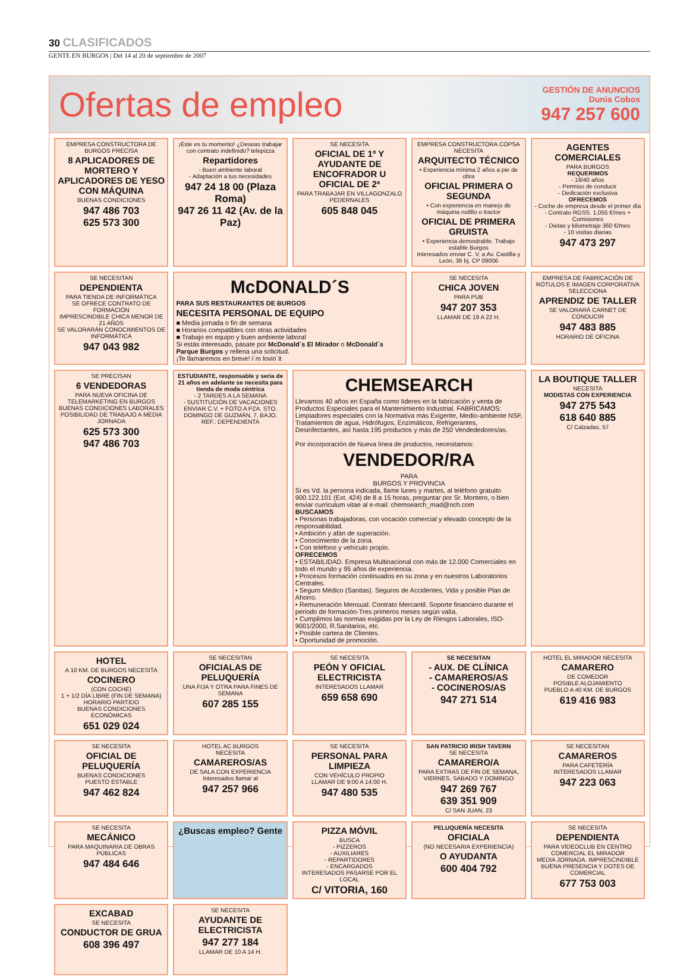30 CLASIFICADOS
GENTE EN BURGOS | Del 14 al 20 de septiembre de 2007
Ofertas de empleo
GESTIÓN DE ANUNCIOS
Dunia Cobos
947 257 600
EMPRESA CONSTRUCTORA DE BURGOS PRECISA
8 APLICADORES DE MORTERO Y APLICADORES DE YESO CON MÁQUINA
BUENAS CONDICIONES
947 486 703
625 573 300
¡Este es tu momento! ¿Deseas trabajar con contrato indefinido? telepizza
Repartidores
- Buen ambiente laboral
- Adaptación a tus necesidades
947 24 18 00 (Plaza Roma)
947 26 11 42 (Av. de la Paz)
SE NECESITA
OFICIAL DE 1º Y AYUDANTE DE ENCOFRADOR U OFICIAL DE 2ª
PARA TRABAJAR EN VILLAGONZALO PEDERNALES
605 848 045
EMPRESA CONSTRUCTORA COPSA
NECESITA
ARQUITECTO TÉCNICO
• Experiencia mínima 2 años a pie de obra
OFICIAL PRIMERA O SEGUNDA
• Con experiencia en manejo de máquina rodillo o tractor
OFICIAL DE PRIMERA GRUISTA
• Experiencia demostrable. Trabajo estable Burgos
Interesados enviar C. V. a Av. Castilla y León, 36 bj. CP 09006
AGENTES COMERCIALES
PARA BURGOS
REQUERIMOS
- 18/40 años
- Permiso de conducir
- Dedicación exclusiva
OFRECEMOS
- Coche de empresa desde el primer día
- Contrato RGSS. 1,055 €/mes + Comisiones
- Dietas y kilometraje 360 €/mes
- 10 visitas diarias
947 473 297
SE NECESITAN
DEPENDIENTA
PARA TIENDA DE INFORMÁTICA
SE OFRECE CONTRATO DE FORMACIÓN
IMPRESCINDIBLE CHICA MENOR DE 21 AÑOS
SE VALORARÁN CONOCIMIENTOS DE INFORMÁTICA
947 043 982
McDONALD´S
PARA SUS RESTAURANTES DE BURGOS
NECESITA PERSONAL DE EQUIPO
■ Media jornada o fin de semana
■ Horarios compatibles con otras actividades
■ Trabajo en equipo y buen ambiente laboral
Si estás interesado, pásate por McDonald´s El Mirador o McDonald´s Parque Burgos y rellena una solicitud.
¡Te llamaremos en breve! i´m lovin´it
SE NECESITA
CHICA JOVEN
PARA PUB
947 207 353
LLAMAR DE 19 A 22 H.
EMPRESA DE FABRICACIÓN DE RÓTULOS E IMAGEN CORPORATIVA SELECCIONA
APRENDIZ DE TALLER
SE VALORARÁ CARNET DE CONDUCIR
947 483 885
HORARIO DE OFICINA
SE PRECISAN
6 VENDEDORAS
PARA NUEVA OFICINA DE TELEMARKETING EN BURGOS
BUENAS CONDICIONES LABORALES
POSIBILIDAD DE TRABAJO A MEDIA JORNADA
625 573 300
947 486 703
ESTUDIANTE, responsable y seria de 21 años en adelante se necesita para tienda de moda céntrica
- 2 TARDES A LA SEMANA
- SUSTITUCIÓN DE VACACIONES
ENVIAR C.V. + FOTO A PZA. STO. DOMINGO DE GUZMÁN, 7, BAJO. REF.: DEPENDIENTA
CHEMSEARCH
Llevamos 40 años en España como líderes en la fabricación y venta de Productos Especiales para el Mantenimiento Industrial. FABRICAMOS: Limpiadores especiales con la Normativa más Exigente, Medio-ambiente NSF, Tratamientos de agua, Hidrófugos, Enzimáticos, Refrigerantes, Desinfectantes, así hasta 195 productos y más de 250 Vendededores/as.
Por incorporación de Nueva línea de productos, necesitamos:
VENDEDOR/RA
PARA
BURGOS Y PROVINCIASi es Vd. la persona indicada, llame lunes y martes, al teléfono gratuito 900.122.101 (Ext. 424) de 8 a 15 horas, preguntar por Sr. Montero, o bien enviar curriculum vitae al e-mail: chemsearch_mad@nch.com
BUSCAMOS
• Personas trabajadoras, con vocación comercial y elevado concepto de la responsabilidad.
• Ambición y afán de superación.
• Conocimiento de la zona.
• Con teléfono y vehículo propio.
OFRECEMOS
• ESTABILIDAD. Empresa Multinacional con más de 12.000 Comerciales en todo el mundo y 95 años de experiencia.
• Procesos formación continuados en su zona y en nuestros Laboratorios Centrales.
• Seguro Médico (Sanitas). Seguros de Accidentes, Vida y posible Plan de Ahorro.
• Remuneración Mensual. Contrato Mercantil. Soporte financiero durante el periodo de formación-Tres primeros meses según valía.
• Cumplimos las normas exigidas por la Ley de Riesgos Laborales, ISO-9001/2000, R.Sanitarios, etc.
• Posible cartera de Clientes.
• Oportunidad de promoción.
LA BOUTIQUE TALLER
NECESITA
MODISTAS CON EXPERIENCIA
947 275 543
618 640 885
C/ Calzadas, 57
HOTEL
A 10 KM. DE BURGOS NECESITA
COCINERO
(CON COCHE)
1 + 1/2 DÍA LIBRE (FIN DE SEMANA)
HORARIO PARTIDO
BUENAS CONDICIONES ECONÓMICAS
651 029 024
SE NECESITAN
OFICIALAS DE PELUQUERÍA
UNA FIJA Y OTRA PARA FINES DE SEMANA
607 285 155
SE NECESITA
PEÓN Y OFICIAL ELECTRICISTA
INTERESADOS LLAMAR
659 658 690
SE NECESITAN
- AUX. DE CLÍNICA
- CAMAREROS/AS
- COCINEROS/AS
947 271 514
HOTEL EL MIRADOR NECESITA
CAMARERO
DE COMEDOR
POSIBLE ALOJAMIENTO
PUEBLO A 40 KM. DE BURGOS
619 416 983
SE NECESITA
OFICIAL DE PELUQUERÍA
BUENAS CONDICIONES
PUESTO ESTABLE
947 462 824
HOTEL AC BURGOS
NECESITA
CAMAREROS/AS
DE SALA CON EXPERIENCIA
Interesados llamar al
947 257 966
SE NECESITA
PERSONAL PARA LIMPIEZA
CON VEHÍCULO PROPIO
LLAMAR DE 9:00 A 14:00 H.
947 480 535
SAN PATRICIO IRISH TAVERN
SE NECESITA
CAMARERO/A
PARA EXTRAS DE FIN DE SEMANA, VIERNES, SÁBADO Y DOMINGO
947 269 767
639 351 909
C/ SAN JUAN, 23
SE NECESITAN
CAMAREROS
PARA CAFETERÍA
INTERESADOS LLAMAR
947 223 063
SE NECESITA
MECÁNICO
PARA MAQUINARIA DE OBRAS PÚBLICAS
947 484 646
¿Buscas empleo? Gente
PIZZA MÓVIL
BUSCA
- PIZZEROS
- AUXILIARES
- REPARTIDORES
- ENCARGADOS
INTERESADOS PASARSE POR EL LOCAL
C/ VITORIA, 160
PELUQUERÍA NECESITA
OFICIALA
(NO NECESARIA EXPERIENCIA)
O AYUDANTA
600 404 792
SE NECESITA
DEPENDIENTA
PARA VIDEOCLUB EN CENTRO COMERCIAL EL MIRADOR
MEDIA JORNADA. IMPRESCINDIBLE BUENA PRESENCIA Y DOTES DE COMERCIAL
677 753 003
EXCABAD
SE NECESITA
CONDUCTOR DE GRUA
608 396 497
SE NECESITA
AYUDANTE DE ELECTRICISTA
947 277 184
LLAMAR DE 10 A 14 H.